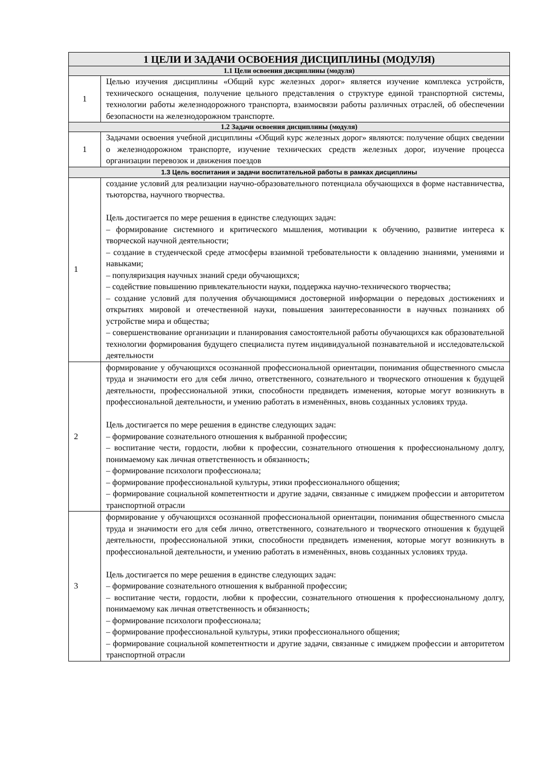| 1 ЦЕЛИ И ЗАДАЧИ ОСВОЕНИЯ ДИСЦИПЛИНЫ (МОДУЛЯ) | |
| --- | --- |
| 1.1 Цели освоения дисциплины (модуля) | |
| 1 | Целью изучения дисциплины «Общий курс железных дорог» является изучение комплекса устройств, технического оснащения, получение цельного представления о структуре единой транспортной системы, технологии работы железнодорожного транспорта, взаимосвязи работы различных отраслей, об обеспечении безопасности на железнодорожном транспорте. |
| 1.2 Задачи освоения дисциплины (модуля) | |
| 1 | Задачами освоения учебной дисциплины «Общий курс железных дорог» являются: получение общих сведении о железнодорожном транспорте, изучение технических средств железных дорог, изучение процесса организации перевозок и движения поездов |
| 1.3 Цель воспитания и задачи воспитательной работы в рамках дисциплины | |
| 1 | создание условий для реализации научно-образовательного потенциала обучающихся в форме наставничества, тьюторства, научного творчества. Цель достигается по мере решения в единстве следующих задач: – формирование системного и критического мышления, мотивации к обучению, развитие интереса к творческой научной деятельности; – создание в студенческой среде атмосферы взаимной требовательности к овладению знаниями, умениями и навыками; – популяризация научных знаний среди обучающихся; – содействие повышению привлекательности науки, поддержка научно-технического творчества; – создание условий для получения обучающимися достоверной информации о передовых достижениях и открытиях мировой и отечественной науки, повышения заинтересованности в научных познаниях об устройстве мира и общества; – совершенствование организации и планирования самостоятельной работы обучающихся как образовательной технологии формирования будущего специалиста путем индивидуальной познавательной и исследовательской деятельности |
| 2 | формирование у обучающихся осознанной профессиональной ориентации, понимания общественного смысла труда и значимости его для себя лично, ответственного, сознательного и творческого отношения к будущей деятельности, профессиональной этики, способности предвидеть изменения, которые могут возникнуть в профессиональной деятельности, и умению работать в изменённых, вновь созданных условиях труда. Цель достигается по мере решения в единстве следующих задач: – формирование сознательного отношения к выбранной профессии; – воспитание чести, гордости, любви к профессии, сознательного отношения к профессиональному долгу, понимаемому как личная ответственность и обязанность; – формирование психологи профессионала; – формирование профессиональной культуры, этики профессионального общения; – формирование социальной компетентности и другие задачи, связанные с имиджем профессии и авторитетом транспортной отрасли |
| 3 | формирование у обучающихся осознанной профессиональной ориентации, понимания общественного смысла труда и значимости его для себя лично, ответственного, сознательного и творческого отношения к будущей деятельности, профессиональной этики, способности предвидеть изменения, которые могут возникнуть в профессиональной деятельности, и умению работать в изменённых, вновь созданных условиях труда. Цель достигается по мере решения в единстве следующих задач: – формирование сознательного отношения к выбранной профессии; – воспитание чести, гордости, любви к профессии, сознательного отношения к профессиональному долгу, понимаемому как личная ответственность и обязанность; – формирование психологи профессионала; – формирование профессиональной культуры, этики профессионального общения; – формирование социальной компетентности и другие задачи, связанные с имиджем профессии и авторитетом транспортной отрасли |